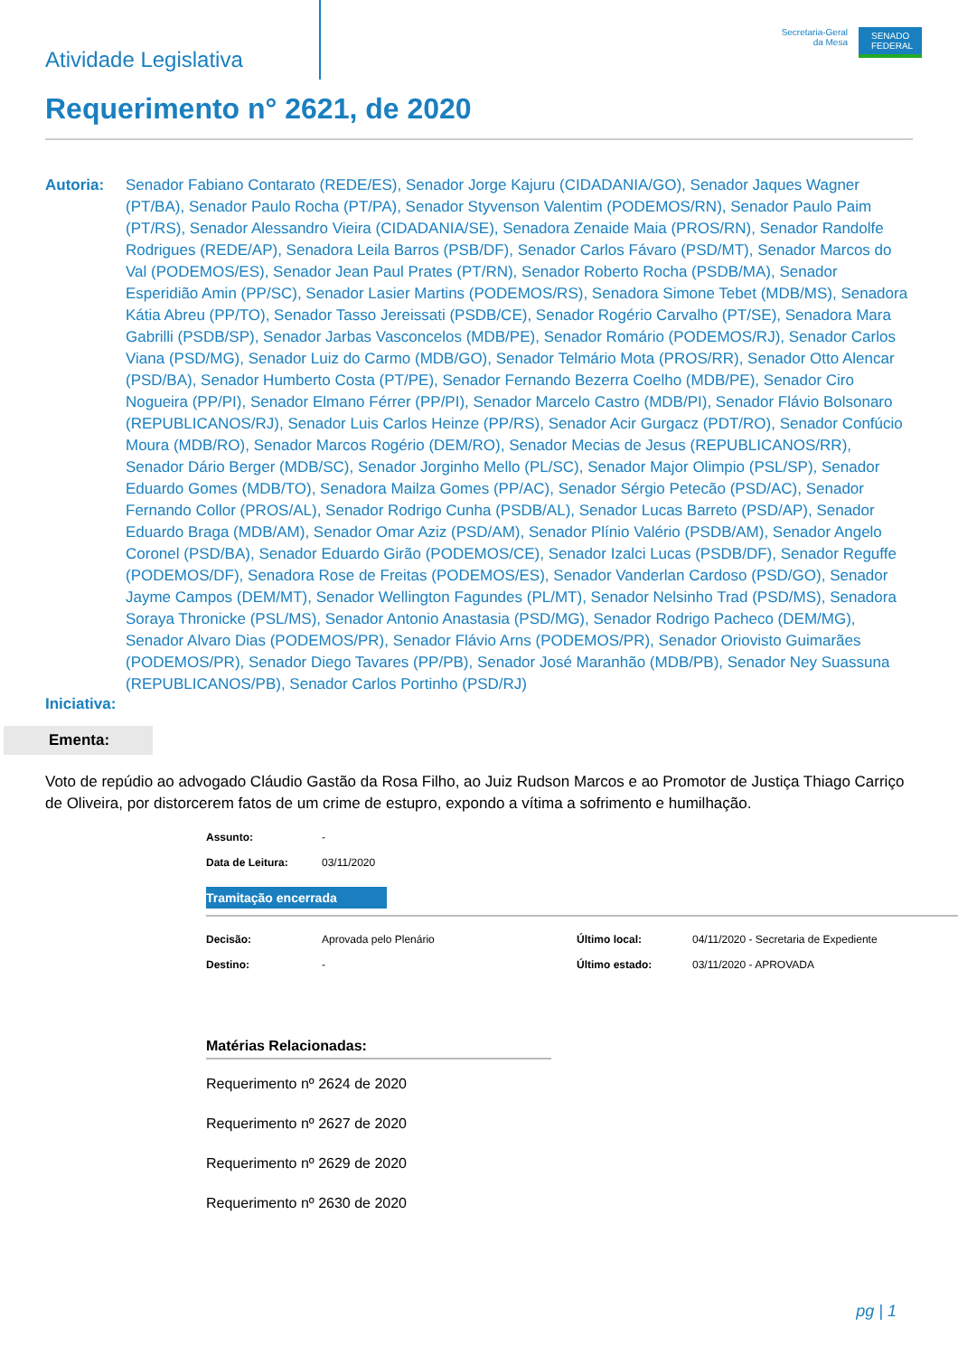Atividade Legislativa
Secretaria-Geral
da Mesa
SENADO FEDERAL
Requerimento n° 2621, de 2020
Autoria: Senador Fabiano Contarato (REDE/ES), Senador Jorge Kajuru (CIDADANIA/GO), Senador Jaques Wagner (PT/BA), Senador Paulo Rocha (PT/PA), Senador Styvenson Valentim (PODEMOS/RN), Senador Paulo Paim (PT/RS), Senador Alessandro Vieira (CIDADANIA/SE), Senadora Zenaide Maia (PROS/RN), Senador Randolfe Rodrigues (REDE/AP), Senadora Leila Barros (PSB/DF), Senador Carlos Fávaro (PSD/MT), Senador Marcos do Val (PODEMOS/ES), Senador Jean Paul Prates (PT/RN), Senador Roberto Rocha (PSDB/MA), Senador Esperidião Amin (PP/SC), Senador Lasier Martins (PODEMOS/RS), Senadora Simone Tebet (MDB/MS), Senadora Kátia Abreu (PP/TO), Senador Tasso Jereissati (PSDB/CE), Senador Rogério Carvalho (PT/SE), Senadora Mara Gabrilli (PSDB/SP), Senador Jarbas Vasconcelos (MDB/PE), Senador Romário (PODEMOS/RJ), Senador Carlos Viana (PSD/MG), Senador Luiz do Carmo (MDB/GO), Senador Telmário Mota (PROS/RR), Senador Otto Alencar (PSD/BA), Senador Humberto Costa (PT/PE), Senador Fernando Bezerra Coelho (MDB/PE), Senador Ciro Nogueira (PP/PI), Senador Elmano Férrer (PP/PI), Senador Marcelo Castro (MDB/PI), Senador Flávio Bolsonaro (REPUBLICANOS/RJ), Senador Luis Carlos Heinze (PP/RS), Senador Acir Gurgacz (PDT/RO), Senador Confúcio Moura (MDB/RO), Senador Marcos Rogério (DEM/RO), Senador Mecias de Jesus (REPUBLICANOS/RR), Senador Dário Berger (MDB/SC), Senador Jorginho Mello (PL/SC), Senador Major Olimpio (PSL/SP), Senador Eduardo Gomes (MDB/TO), Senadora Mailza Gomes (PP/AC), Senador Sérgio Petecão (PSD/AC), Senador Fernando Collor (PROS/AL), Senador Rodrigo Cunha (PSDB/AL), Senador Lucas Barreto (PSD/AP), Senador Eduardo Braga (MDB/AM), Senador Omar Aziz (PSD/AM), Senador Plínio Valério (PSDB/AM), Senador Angelo Coronel (PSD/BA), Senador Eduardo Girão (PODEMOS/CE), Senador Izalci Lucas (PSDB/DF), Senador Reguffe (PODEMOS/DF), Senadora Rose de Freitas (PODEMOS/ES), Senador Vanderlan Cardoso (PSD/GO), Senador Jayme Campos (DEM/MT), Senador Wellington Fagundes (PL/MT), Senador Nelsinho Trad (PSD/MS), Senadora Soraya Thronicke (PSL/MS), Senador Antonio Anastasia (PSD/MG), Senador Rodrigo Pacheco (DEM/MG), Senador Alvaro Dias (PODEMOS/PR), Senador Flávio Arns (PODEMOS/PR), Senador Oriovisto Guimarães (PODEMOS/PR), Senador Diego Tavares (PP/PB), Senador José Maranhão (MDB/PB), Senador Ney Suassuna (REPUBLICANOS/PB), Senador Carlos Portinho (PSD/RJ)
Iniciativa:
Ementa:
Voto de repúdio ao advogado Cláudio Gastão da Rosa Filho, ao Juiz Rudson Marcos e ao Promotor de Justiça Thiago Carriço de Oliveira, por distorcerem fatos de um crime de estupro, expondo a vítima a sofrimento e humilhação.
Assunto: -
Data de Leitura: 03/11/2020
Tramitação encerrada
Decisão: Aprovada pelo Plenário
Destino: -
Último local: 04/11/2020 - Secretaria de Expediente
Último estado: 03/11/2020 - APROVADA
Matérias Relacionadas:
Requerimento nº 2624 de 2020
Requerimento nº 2627 de 2020
Requerimento nº 2629 de 2020
Requerimento nº 2630 de 2020
pg | 1